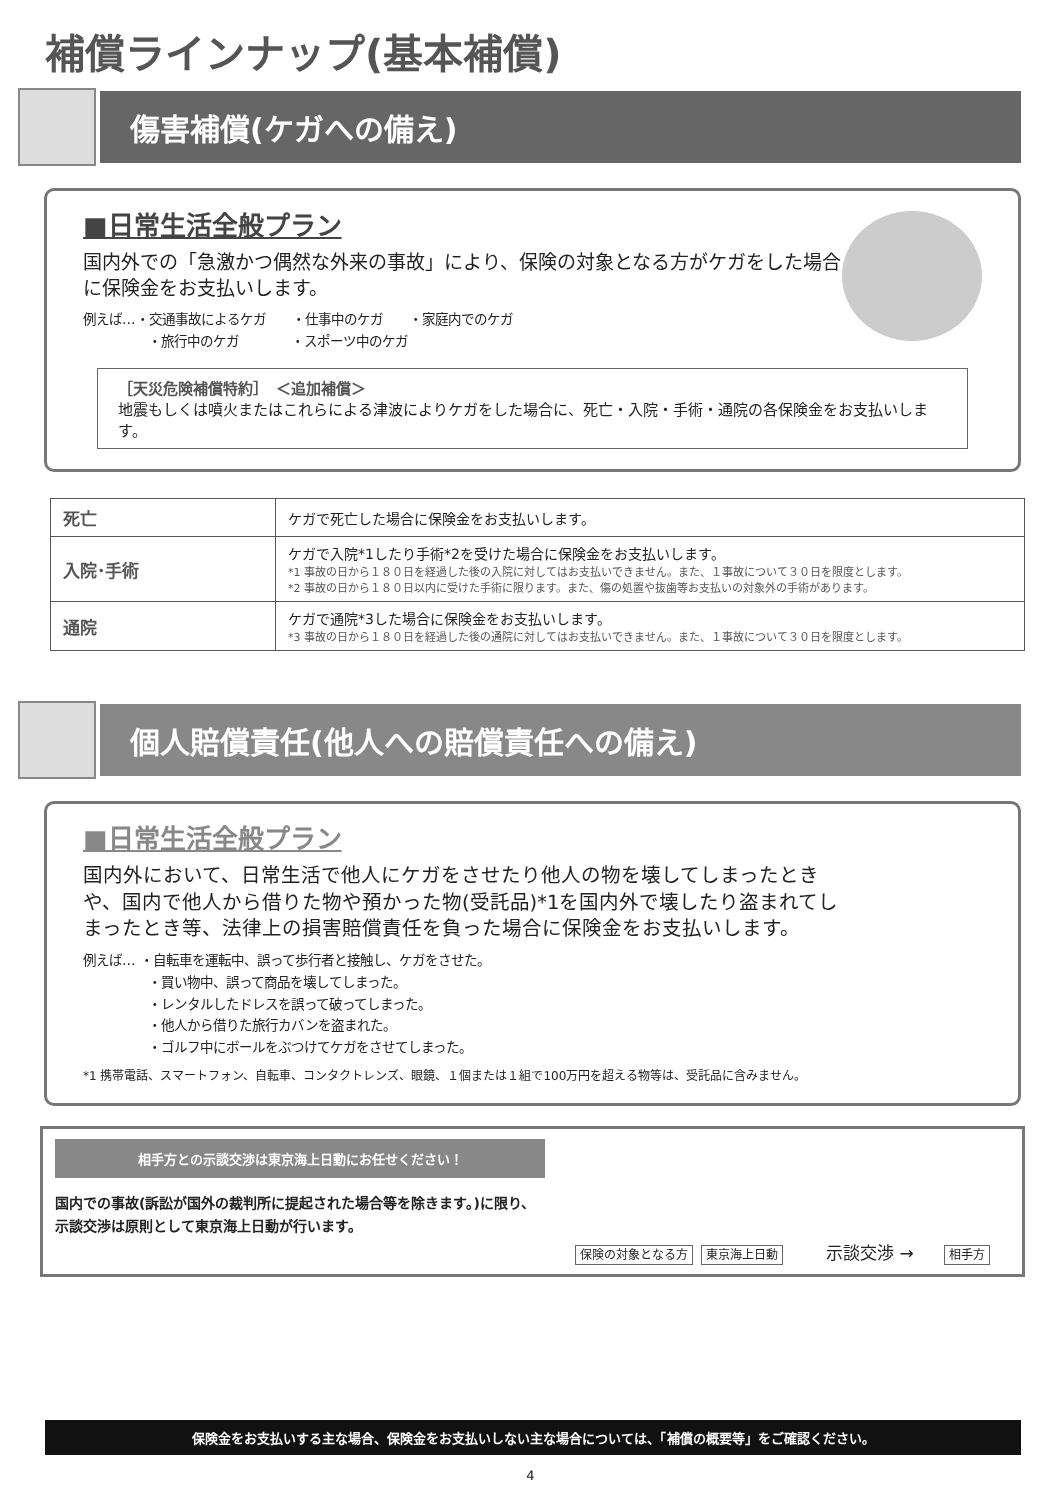補償ラインナップ(基本補償)
傷害補償(ケガへの備え)
■日常生活全般プラン
国内外での「急激かつ偶然な外来の事故」により、保険の対象となる方がケガをした場合に保険金をお支払いします。
例えば…・交通事故によるケガ　　・仕事中のケガ　　・家庭内でのケガ
　　　　　・旅行中のケガ　　　　・スポーツ中のケガ
［天災危険補償特約］　＜追加補償＞
地震もしくは噴火またはこれらによる津波によりケガをした場合に、死亡・入院・手術・通院の各保険金をお支払いします。
| 死亡 | ケガで死亡した場合に保険金をお支払いします。 |
| 入院･手術 | ケガで入院*1したり手術*2を受けた場合に保険金をお支払いします。 *1 事故の日から１８０日を経過した後の入院に対してはお支払いできません。また、１事故について３０日を限度とします。 *2 事故の日から１８０日以内に受けた手術に限ります。また、傷の処置や抜歯等お支払いの対象外の手術があります。 |
| 通院 | ケガで通院*3した場合に保険金をお支払いします。 *3 事故の日から１８０日を経過した後の通院に対してはお支払いできません。また、１事故について３０日を限度とします。 |
個人賠償責任(他人への賠償責任への備え)
■日常生活全般プラン
国内外において、日常生活で他人にケガをさせたり他人の物を壊してしまったときや、国内で他人から借りた物や預かった物(受託品)*1を国内外で壊したり盗まれてしまったとき等、法律上の損害賠償責任を負った場合に保険金をお支払いします。
例えば… ・自転車を運転中、誤って歩行者と接触し、ケガをさせた。
　　　　　・買い物中、誤って商品を壊してしまった。
　　　　　・レンタルしたドレスを誤って破ってしまった。
　　　　　・他人から借りた旅行カバンを盗まれた。
　　　　　・ゴルフ中にボールをぶつけてケガをさせてしまった。
*1 携帯電話、スマートフォン、自転車、コンタクトレンズ、眼鏡、１個または１組で100万円を超える物等は、受託品に含みません。
相手方との示談交渉は東京海上日動にお任せください！
国内での事故(訴訟が国外の裁判所に提起された場合等を除きます。)に限り、示談交渉は原則として東京海上日動が行います。
保険の対象となる方 東京海上日動 示談交渉 → 相手方
保険金をお支払いする主な場合、保険金をお支払いしない主な場合については、「補償の概要等」をご確認ください。
4